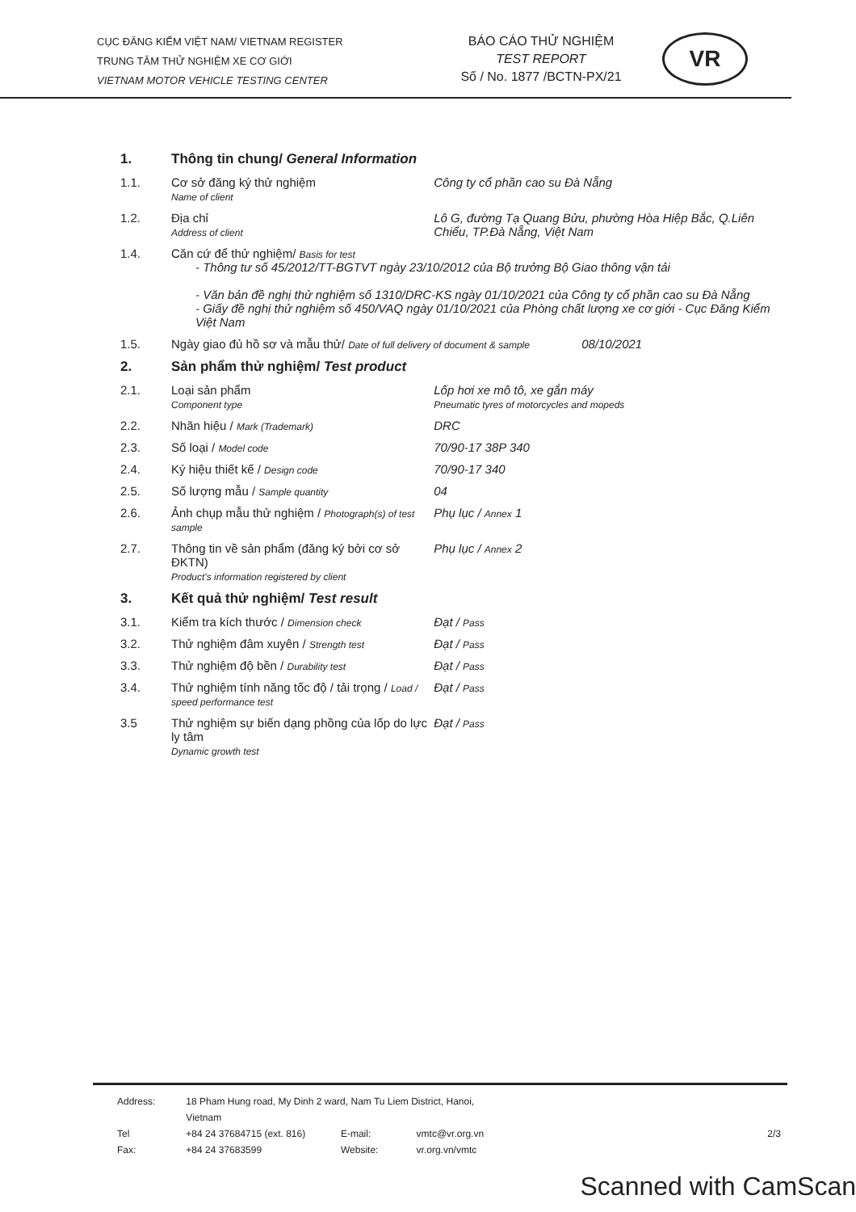CỤC ĐĂNG KIỂM VIỆT NAM/ VIETNAM REGISTER
TRUNG TÂM THỬ NGHIỆM XE CƠ GIỚI
VIETNAM MOTOR VEHICLE TESTING CENTER
BÁO CÁO THỬ NGHIỆM
TEST REPORT
Số / No. 1877 /BCTN-PX/21
VR
| 1. | Thông tin chung/ General Information | |
| 1.1. | Cơ sở đăng ký thử nghiệm Name of client | Công ty cổ phần cao su Đà Nẵng |
| 1.2. | Địa chỉ Address of client | Lô G, đường Tạ Quang Bửu, phường Hòa Hiệp Bắc, Q.Liên Chiểu, TP.Đà Nẵng, Việt Nam |
| 1.4. | Căn cứ để thử nghiệm/ Basis for test - Thông tư số 45/2012/TT-BGTVT ngày 23/10/2012 của Bộ trưởng Bộ Giao thông vận tải - Văn bản đề nghị thử nghiệm số 1310/DRC-KS ngày 01/10/2021 của Công ty cổ phần cao su Đà Nẵng - Giấy đề nghị thử nghiệm số 450/VAQ ngày 01/10/2021 của Phòng chất lượng xe cơ giới - Cục Đăng Kiểm Việt Nam | |
| 1.5. | Ngày giao đủ hồ sơ và mẫu thử/ Date of full delivery of document & sample 08/10/2021 | |
| 2. | Sản phẩm thử nghiệm/ Test product | |
| 2.1. | Loại sản phẩm Component type | Lốp hơi xe mô tô, xe gắn máy Pneumatic tyres of motorcycles and mopeds |
| 2.2. | Nhãn hiệu / Mark (Trademark) | DRC |
| 2.3. | Số loại / Model code | 70/90-17 38P 340 |
| 2.4. | Ký hiệu thiết kế / Design code | 70/90-17 340 |
| 2.5. | Số lượng mẫu / Sample quantity | 04 |
| 2.6. | Ảnh chụp mẫu thử nghiệm / Photograph(s) of test sample | Phụ lục / Annex 1 |
| 2.7. | Thông tin về sản phẩm (đăng ký bởi cơ sở ĐKTN) Product's information registered by client | Phụ lục / Annex 2 |
| 3. | Kết quả thử nghiệm/ Test result | |
| 3.1. | Kiểm tra kích thước / Dimension check | Đạt / Pass |
| 3.2. | Thử nghiệm đâm xuyên / Strength test | Đạt / Pass |
| 3.3. | Thử nghiệm độ bền / Durability test | Đạt / Pass |
| 3.4. | Thử nghiệm tính năng tốc độ / tải trọng / Load / speed performance test | Đạt / Pass |
| 3.5 | Thử nghiệm sự biến dạng phồng của lốp do lực ly tâm Dynamic growth test | Đạt / Pass |
| Address: | 18 Pham Hung road, My Dinh 2 ward, Nam Tu Liem District, Hanoi, Vietnam | | | |
| Tel | +84 24 37684715 (ext. 816) | E-mail: | vmtc@vr.org.vn | 2/3 |
| Fax: | +84 24 37683599 | Website: | vr.org.vn/vmtc | |
Scanned with CamScan